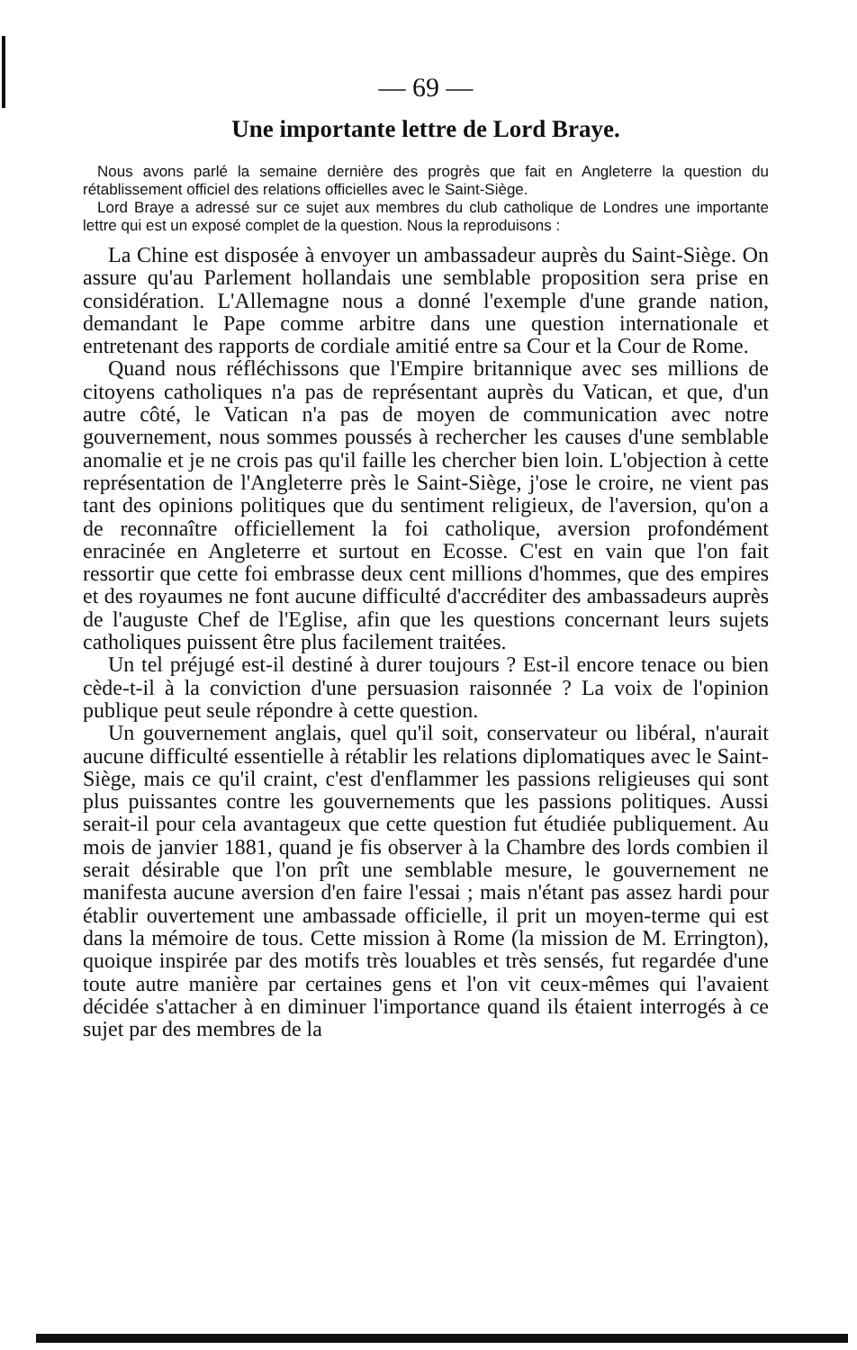— 69 —
Une importante lettre de Lord Braye.
Nous avons parlé la semaine dernière des progrès que fait en Angleterre la question du rétablissement officiel des relations officielles avec le Saint-Siège.
Lord Braye a adressé sur ce sujet aux membres du club catholique de Londres une importante lettre qui est un exposé complet de la question. Nous la reproduisons :
La Chine est disposée à envoyer un ambassadeur auprès du Saint-Siège. On assure qu'au Parlement hollandais une semblable proposition sera prise en considération. L'Allemagne nous a donné l'exemple d'une grande nation, demandant le Pape comme arbitre dans une question internationale et entretenant des rapports de cordiale amitié entre sa Cour et la Cour de Rome.
Quand nous réfléchissons que l'Empire britannique avec ses millions de citoyens catholiques n'a pas de représentant auprès du Vatican, et que, d'un autre côté, le Vatican n'a pas de moyen de communication avec notre gouvernement, nous sommes poussés à rechercher les causes d'une semblable anomalie et je ne crois pas qu'il faille les chercher bien loin. L'objection à cette représentation de l'Angleterre près le Saint-Siège, j'ose le croire, ne vient pas tant des opinions politiques que du sentiment religieux, de l'aversion, qu'on a de reconnaître officiellement la foi catholique, aversion profondément enracinée en Angleterre et surtout en Ecosse. C'est en vain que l'on fait ressortir que cette foi embrasse deux cent millions d'hommes, que des empires et des royaumes ne font aucune difficulté d'accréditer des ambassadeurs auprès de l'auguste Chef de l'Eglise, afin que les questions concernant leurs sujets catholiques puissent être plus facilement traitées.
Un tel préjugé est-il destiné à durer toujours ? Est-il encore tenace ou bien cède-t-il à la conviction d'une persuasion raisonnée ? La voix de l'opinion publique peut seule répondre à cette question.
Un gouvernement anglais, quel qu'il soit, conservateur ou libéral, n'aurait aucune difficulté essentielle à rétablir les relations diplomatiques avec le Saint-Siège, mais ce qu'il craint, c'est d'enflammer les passions religieuses qui sont plus puissantes contre les gouvernements que les passions politiques. Aussi serait-il pour cela avantageux que cette question fut étudiée publiquement. Au mois de janvier 1881, quand je fis observer à la Chambre des lords combien il serait désirable que l'on prît une semblable mesure, le gouvernement ne manifesta aucune aversion d'en faire l'essai ; mais n'étant pas assez hardi pour établir ouvertement une ambassade officielle, il prit un moyen-terme qui est dans la mémoire de tous. Cette mission à Rome (la mission de M. Errington), quoique inspirée par des motifs très louables et très sensés, fut regardée d'une toute autre manière par certaines gens et l'on vit ceux-mêmes qui l'avaient décidée s'attacher à en diminuer l'importance quand ils étaient interrogés à ce sujet par des membres de la